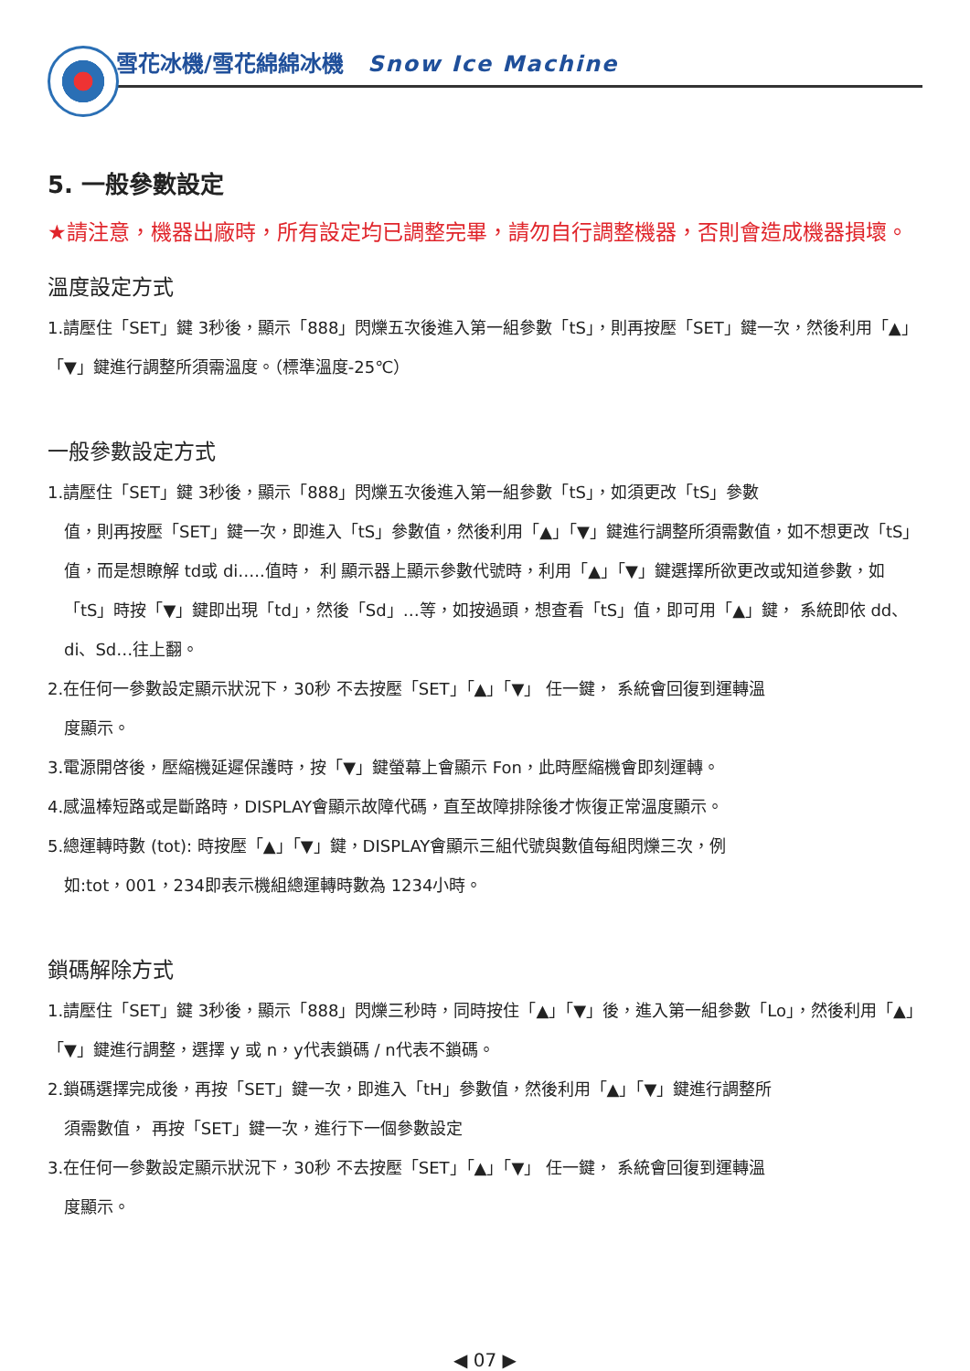雪花冰機/雪花綿綿冰機 Snow Ice Machine
5. 一般參數設定
★請注意，機器出廠時，所有設定均已調整完畢，請勿自行調整機器，否則會造成機器損壞。
溫度設定方式
1.請壓住「SET」鍵 3秒後，顯示「888」閃爍五次後進入第一組參數「tS」，則再按壓「SET」鍵一次，然後利用「▲」「▼」鍵進行調整所須需溫度。（標準溫度-25℃）
一般參數設定方式
1.請壓住「SET」鍵 3秒後，顯示「888」閃爍五次後進入第一組參數「tS」，如須更改「tS」參數
值，則再按壓「SET」鍵一次，即進入「tS」參數值，然後利用「▲」「▼」鍵進行調整所須需數值，如不想更改「tS」值，而是想瞭解 td或 di…..值時， 利 顯示器上顯示參數代號時，利用「▲」「▼」鍵選擇所欲更改或知道參數，如「tS」時按「▼」鍵即出現「td」，然後「Sd」…等，如按過頭，想查看「tS」值，即可用「▲」鍵， 系統即依 dd、di、Sd…往上翻。
2.在任何一參數設定顯示狀況下，30秒 不去按壓「SET」「▲」「▼」 任一鍵， 系統會回復到運轉溫
度顯示。
3.電源開啓後，壓縮機延遲保護時，按「▼」鍵螢幕上會顯示 Fon，此時壓縮機會即刻運轉。
4.感溫棒短路或是斷路時，DISPLAY會顯示故障代碼，直至故障排除後才恢復正常溫度顯示。
5.總運轉時數 (tot): 時按壓「▲」「▼」鍵，DISPLAY會顯示三組代號與數值每組閃爍三次，例
如:tot，001，234即表示機組總運轉時數為 1234小時。
鎖碼解除方式
1.請壓住「SET」鍵 3秒後，顯示「888」閃爍三秒時，同時按住「▲」「▼」後，進入第一組參數「Lo」，然後利用「▲」「▼」鍵進行調整，選擇 y 或 n，y代表鎖碼 / n代表不鎖碼。
2.鎖碼選擇完成後，再按「SET」鍵一次，即進入「tH」參數值，然後利用「▲」「▼」鍵進行調整所
須需數值， 再按「SET」鍵一次，進行下一個參數設定
3.在任何一參數設定顯示狀況下，30秒 不去按壓「SET」「▲」「▼」 任一鍵， 系統會回復到運轉溫
度顯示。
◀ 07 ▶